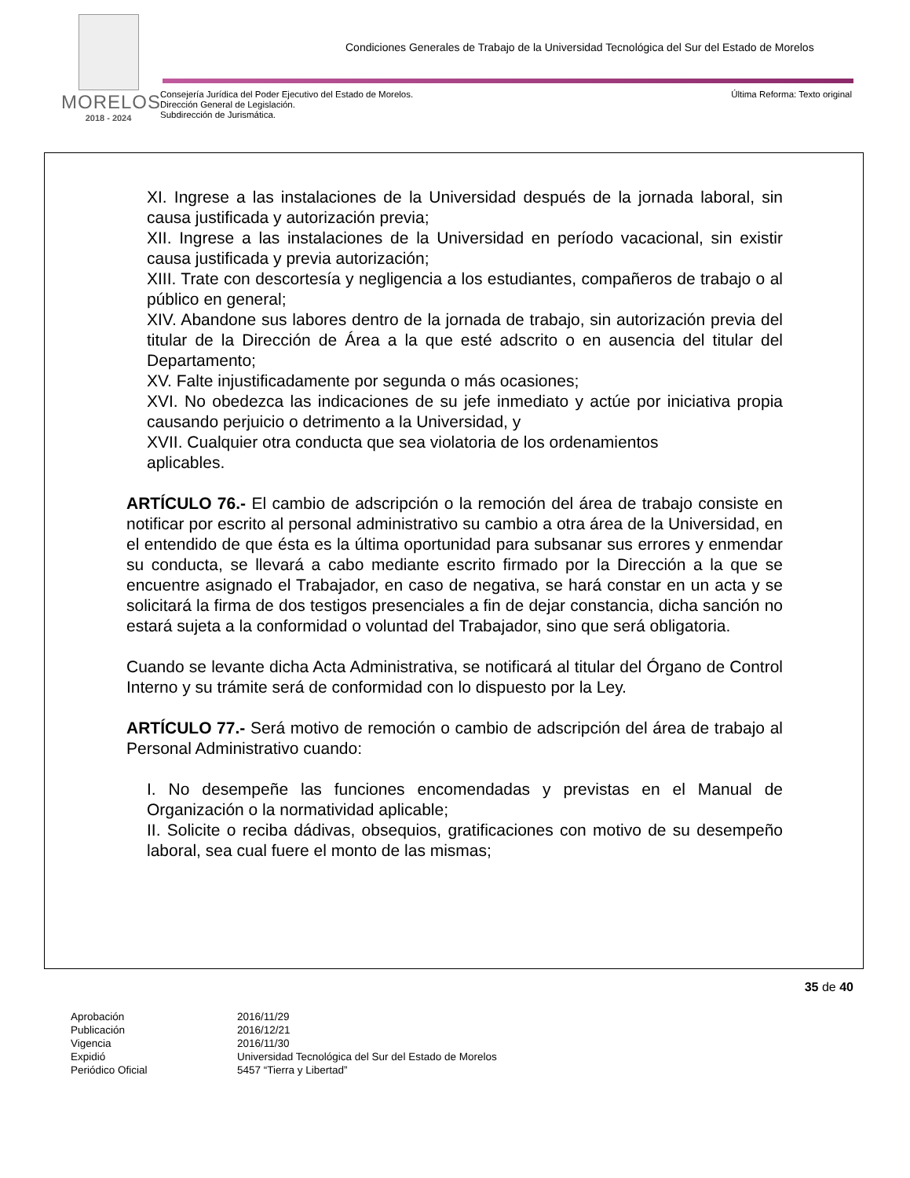MORELOS
2018 - 2024
Condiciones Generales de Trabajo de la Universidad Tecnológica del Sur del Estado de Morelos
Consejería Jurídica del Poder Ejecutivo del Estado de Morelos.
Dirección General de Legislación.
Subdirección de Jurismática.
Última Reforma: Texto original
XI. Ingrese a las instalaciones de la Universidad después de la jornada laboral, sin causa justificada y autorización previa;
XII. Ingrese a las instalaciones de la Universidad en período vacacional, sin existir causa justificada y previa autorización;
XIII. Trate con descortesía y negligencia a los estudiantes, compañeros de trabajo o al público en general;
XIV. Abandone sus labores dentro de la jornada de trabajo, sin autorización previa del titular de la Dirección de Área a la que esté adscrito o en ausencia del titular del Departamento;
XV. Falte injustificadamente por segunda o más ocasiones;
XVI. No obedezca las indicaciones de su jefe inmediato y actúe por iniciativa propia causando perjuicio o detrimento a la Universidad, y
XVII. Cualquier otra conducta que sea violatoria de los ordenamientos
aplicables.
ARTÍCULO 76.- El cambio de adscripción o la remoción del área de trabajo consiste en notificar por escrito al personal administrativo su cambio a otra área de la Universidad, en el entendido de que ésta es la última oportunidad para subsanar sus errores y enmendar su conducta, se llevará a cabo mediante escrito firmado por la Dirección a la que se encuentre asignado el Trabajador, en caso de negativa, se hará constar en un acta y se solicitará la firma de dos testigos presenciales a fin de dejar constancia, dicha sanción no estará sujeta a la conformidad o voluntad del Trabajador, sino que será obligatoria.
Cuando se levante dicha Acta Administrativa, se notificará al titular del Órgano de Control Interno y su trámite será de conformidad con lo dispuesto por la Ley.
ARTÍCULO 77.- Será motivo de remoción o cambio de adscripción del área de trabajo al Personal Administrativo cuando:
I. No desempeñe las funciones encomendadas y previstas en el Manual de Organización o la normatividad aplicable;
II. Solicite o reciba dádivas, obsequios, gratificaciones con motivo de su desempeño laboral, sea cual fuere el monto de las mismas;
35 de 40
| Aprobación | 2016/11/29 |
| Publicación | 2016/12/21 |
| Vigencia | 2016/11/30 |
| Expidió | Universidad Tecnológica del Sur del Estado de Morelos |
| Periódico Oficial | 5457 “Tierra y Libertad” |